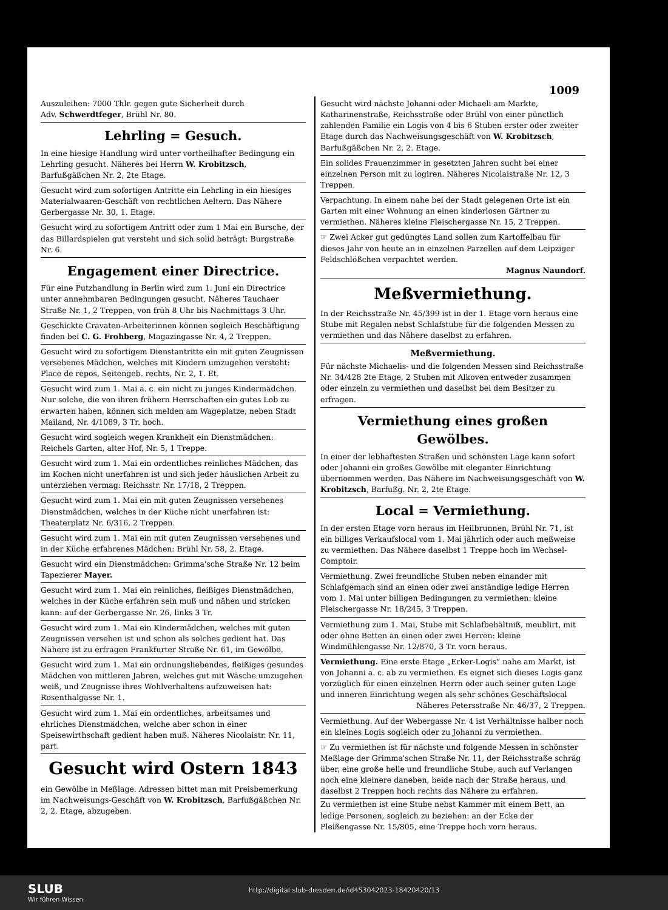1009
Auszuleihen: 7000 Thlr. gegen gute Sicherheit durch
Adv. Schwerdtfeger, Brühl Nr. 80.
Lehrling = Gesuch.
In eine hiesige Handlung wird unter vortheilhafter Bedingung ein Lehrling gesucht. Näheres bei Herrn W. Krobitzsch, Barfußgäßchen Nr. 2, 2te Etage.
Gesucht wird zum sofortigen Antritte ein Lehrling in ein hiesiges Materialwaaren-Geschäft von rechtlichen Aeltern. Das Nähere Gerbergasse Nr. 30, 1. Etage.
Gesucht wird zu sofortigem Antritt oder zum 1 Mai ein Bursche, der das Billardspielen gut versteht und sich solid beträgt: Burgstraße Nr. 6.
Engagement einer Directrice.
Für eine Putzhandlung in Berlin wird zum 1. Juni ein Directrice unter annehmbaren Bedingungen gesucht. Näheres Tauchaer Straße Nr. 1, 2 Treppen, von früh 8 Uhr bis Nachmittags 3 Uhr.
Geschickte Cravaten-Arbeiterinnen können sogleich Beschäftigung finden bei C. G. Frohberg, Magazingasse Nr. 4, 2 Treppen.
Gesucht wird zu sofortigem Dienstantritte ein mit guten Zeugnissen versehenes Mädchen, welches mit Kindern umzugehen versteht: Place de repos, Seitengeb. rechts, Nr. 2, 1. Et.
Gesucht wird zum 1. Mai a. c. ein nicht zu junges Kindermädchen. Nur solche, die von ihren frühern Herrschaften ein gutes Lob zu erwarten haben, können sich melden am Wageplatze, neben Stadt Mailand, Nr. 4/1089, 3 Tr. hoch.
Gesucht wird sogleich wegen Krankheit ein Dienstmädchen: Reichels Garten, alter Hof, Nr. 5, 1 Treppe.
Gesucht wird zum 1. Mai ein ordentliches reinliches Mädchen, das im Kochen nicht unerfahren ist und sich jeder häuslichen Arbeit zu unterziehen vermag: Reichsstr. Nr. 17/18, 2 Treppen.
Gesucht wird zum 1. Mai ein mit guten Zeugnissen versehenes Dienstmädchen, welches in der Küche nicht unerfahren ist: Theaterplatz Nr. 6/316, 2 Treppen.
Gesucht wird zum 1. Mai ein mit guten Zeugnissen versehenes und in der Küche erfahrenes Mädchen: Brühl Nr. 58, 2. Etage.
Gesucht wird ein Dienstmädchen: Grimma'sche Straße Nr. 12 beim Tapezierer Mayer.
Gesucht wird zum 1. Mai ein reinliches, fleißiges Dienstmädchen, welches in der Küche erfahren sein muß und nähen und stricken kann: auf der Gerbergasse Nr. 26, links 3 Tr.
Gesucht wird zum 1. Mai ein Kindermädchen, welches mit guten Zeugnissen versehen ist und schon als solches gedient hat. Das Nähere ist zu erfragen Frankfurter Straße Nr. 61, im Gewölbe.
Gesucht wird zum 1. Mai ein ordnungsliebendes, fleißiges gesundes Mädchen von mittleren Jahren, welches gut mit Wäsche umzugehen weiß, und Zeugnisse ihres Wohlverhaltens aufzuweisen hat: Rosenthalgasse Nr. 1.
Gesucht wird zum 1. Mai ein ordentliches, arbeitsames und ehrliches Dienstmädchen, welche aber schon in einer Speisewirthschaft gedient haben muß. Näheres Nicolaistr. Nr. 11, part.
Gesucht wird Ostern 1843
ein Gewölbe in Meßlage. Adressen bittet man mit Preisbemerkung im Nachweisungs-Geschäft von W. Krobitzsch, Barfußgäßchen Nr. 2, 2. Etage, abzugeben.
Gesucht wird nächste Johanni oder Michaeli am Markte, Katharinenstraße, Reichsstraße oder Brühl von einer pünctlich zahlenden Familie ein Logis von 4 bis 6 Stuben erster oder zweiter Etage durch das Nachweisungsgeschäft von W. Krobitzsch, Barfußgäßchen Nr. 2, 2. Etage.
Ein solides Frauenzimmer in gesetzten Jahren sucht bei einer einzelnen Person mit zu logiren. Näheres Nicolaistraße Nr. 12, 3 Treppen.
Verpachtung. In einem nahe bei der Stadt gelegenen Orte ist ein Garten mit einer Wohnung an einen kinderlosen Gärtner zu vermiethen. Näheres kleine Fleischergasse Nr. 15, 2 Treppen.
☞ Zwei Acker gut gedüngtes Land sollen zum Kartoffelbau für dieses Jahr von heute an in einzelnen Parzellen auf dem Leipziger Feldschlößchen verpachtet werden.
Magnus Naundorf.
Meßvermiethung.
In der Reichsstraße Nr. 45/399 ist in der 1. Etage vorn heraus eine Stube mit Regalen nebst Schlafstube für die folgenden Messen zu vermiethen und das Nähere daselbst zu erfahren.
Meßvermiethung.
Für nächste Michaelis- und die folgenden Messen sind Reichsstraße Nr. 34/428 2te Etage, 2 Stuben mit Alkoven entweder zusammen oder einzeln zu vermiethen und daselbst bei dem Besitzer zu erfragen.
Vermiethung eines großen Gewölbes.
In einer der lebhaftesten Straßen und schönsten Lage kann sofort oder Johanni ein großes Gewölbe mit eleganter Einrichtung übernommen werden. Das Nähere im Nachweisungsgeschäft von W. Krobitzsch, Barfußg. Nr. 2, 2te Etage.
Local = Vermiethung.
In der ersten Etage vorn heraus im Heilbrunnen, Brühl Nr. 71, ist ein billiges Verkaufslocal vom 1. Mai jährlich oder auch meßweise zu vermiethen. Das Nähere daselbst 1 Treppe hoch im Wechsel-Comptoir.
Vermiethung. Zwei freundliche Stuben neben einander mit Schlafgemach sind an einen oder zwei anständige ledige Herren vom 1. Mai unter billigen Bedingungen zu vermiethen: kleine Fleischergasse Nr. 18/245, 3 Treppen.
Vermiethung zum 1. Mai, Stube mit Schlafbehältniß, meublirt, mit oder ohne Betten an einen oder zwei Herren: kleine Windmühlengasse Nr. 12/870, 3 Tr. vorn heraus.
Vermiethung. Eine erste Etage „Erker-Logis“ nahe am Markt, ist von Johanni a. c. ab zu vermiethen. Es eignet sich dieses Logis ganz vorzüglich für einen einzelnen Herrn oder auch seiner guten Lage und inneren Einrichtung wegen als sehr schönes Geschäftslocal
Näheres Petersstraße Nr. 46/37, 2 Treppen.
Vermiethung. Auf der Webergasse Nr. 4 ist Verhältnisse halber noch ein kleines Logis sogleich oder zu Johanni zu vermiethen.
☞ Zu vermiethen ist für nächste und folgende Messen in schönster Meßlage der Grimma'schen Straße Nr. 11, der Reichsstraße schräg über, eine große helle und freundliche Stube, auch auf Verlangen noch eine kleinere daneben, beide nach der Straße heraus, und daselbst 2 Treppen hoch rechts das Nähere zu erfahren.
Zu vermiethen ist eine Stube nebst Kammer mit einem Bett, an ledige Personen, sogleich zu beziehen: an der Ecke der Pleißengasse Nr. 15/805, eine Treppe hoch vorn heraus.
SLUB
Wir führen Wissen.
http://digital.slub-dresden.de/id453042023-18420420/13